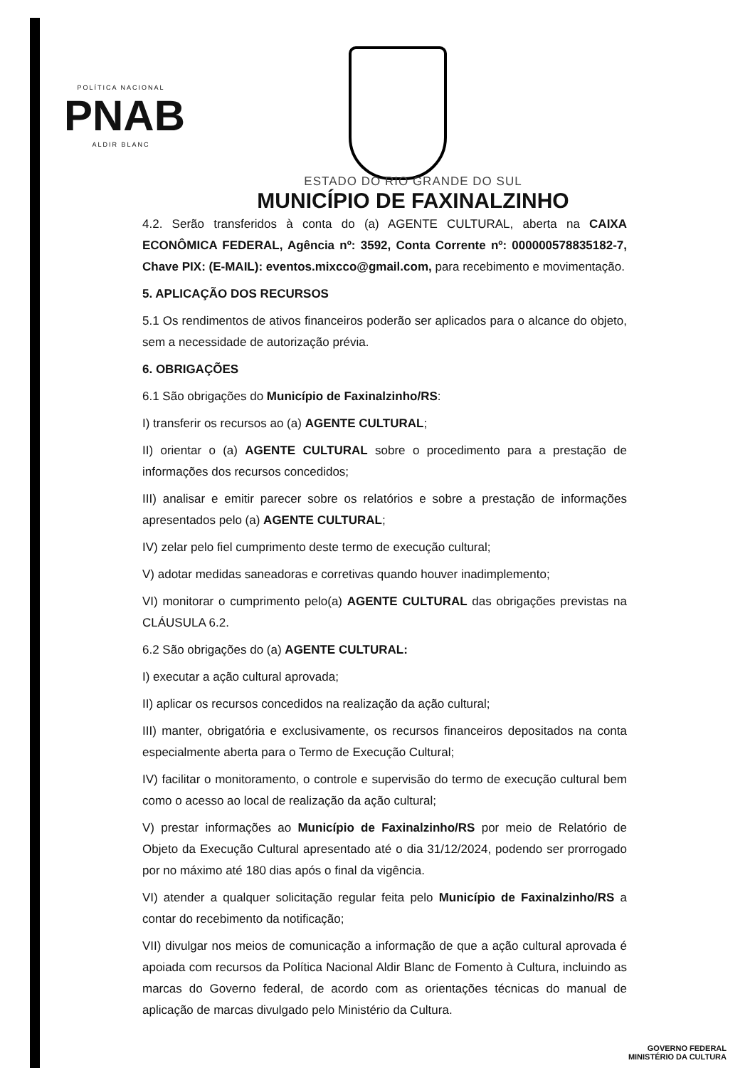POLÍTICA NACIONAL
PNAB
ALDIR BLANC
ESTADO DO RIO GRANDE DO SUL
MUNICÍPIO DE FAXINALZINHO
4.2. Serão transferidos à conta do (a) AGENTE CULTURAL, aberta na CAIXA ECONÔMICA FEDERAL, Agência nº: 3592, Conta Corrente nº: 000000578835182-7, Chave PIX: (E-MAIL): eventos.mixcco@gmail.com, para recebimento e movimentação.
5. APLICAÇÃO DOS RECURSOS
5.1 Os rendimentos de ativos financeiros poderão ser aplicados para o alcance do objeto, sem a necessidade de autorização prévia.
6. OBRIGAÇÕES
6.1 São obrigações do Município de Faxinalzinho/RS:
I) transferir os recursos ao (a) AGENTE CULTURAL;
II) orientar o (a) AGENTE CULTURAL sobre o procedimento para a prestação de informações dos recursos concedidos;
III) analisar e emitir parecer sobre os relatórios e sobre a prestação de informações apresentados pelo (a) AGENTE CULTURAL;
IV) zelar pelo fiel cumprimento deste termo de execução cultural;
V) adotar medidas saneadoras e corretivas quando houver inadimplemento;
VI) monitorar o cumprimento pelo(a) AGENTE CULTURAL das obrigações previstas na CLÁUSULA 6.2.
6.2 São obrigações do (a) AGENTE CULTURAL:
I) executar a ação cultural aprovada;
II) aplicar os recursos concedidos na realização da ação cultural;
III) manter, obrigatória e exclusivamente, os recursos financeiros depositados na conta especialmente aberta para o Termo de Execução Cultural;
IV) facilitar o monitoramento, o controle e supervisão do termo de execução cultural bem como o acesso ao local de realização da ação cultural;
V) prestar informações ao Município de Faxinalzinho/RS por meio de Relatório de Objeto da Execução Cultural apresentado até o dia 31/12/2024, podendo ser prorrogado por no máximo até 180 dias após o final da vigência.
VI) atender a qualquer solicitação regular feita pelo Município de Faxinalzinho/RS a contar do recebimento da notificação;
VII) divulgar nos meios de comunicação a informação de que a ação cultural aprovada é apoiada com recursos da Política Nacional Aldir Blanc de Fomento à Cultura, incluindo as marcas do Governo federal, de acordo com as orientações técnicas do manual de aplicação de marcas divulgado pelo Ministério da Cultura.
GOVERNO FEDERAL
MINISTÉRIO DA CULTURA